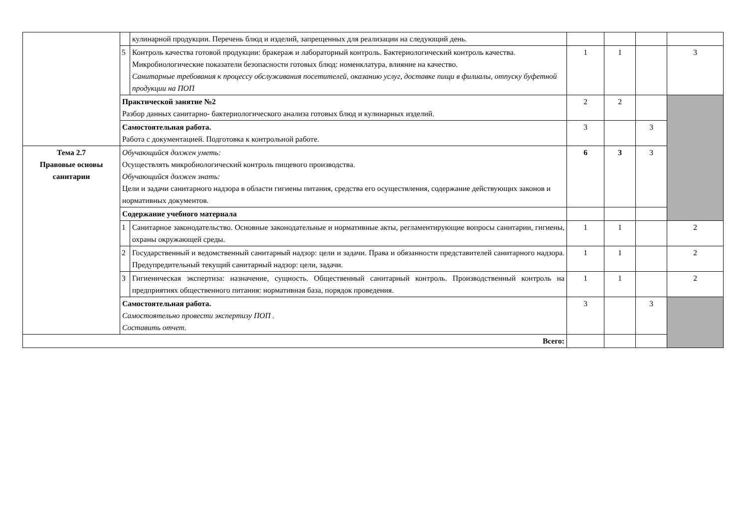| | | кулинарной продукции. Перечень блюд и изделий, запрещенных для реализации на следующий день. | | | | |
| | 5 | Контроль качества готовой продукции: бракераж и лабораторный контроль. Бактериологический контроль качества. Микробиологические показатели безопасности готовых блюд: номенклатура, влияние на качество. Санитарные требования к процессу обслуживания посетителей, оказанию услуг, доставке пищи в филиалы, отпуску буфетной продукции на ПОП | 1 | 1 | | 3 |
| | Практической занятие №2 Разбор данных санитарно- бактериологического анализа готовых блюд и кулинарных изделий. | | 2 | 2 | | |
| | Самостоятельная работа. Работа с документацией. Подготовка к контрольной работе. | | 3 | | 3 | |
| Тема 2.7 Правовые основы санитарии | Обучающийся должен уметь: Осуществлять микробиологический контроль пищевого производства. Обучающийся должен знать: Цели и задачи санитарного надзора в области гигиены питания, средства его осуществления, содержание действующих законов и нормативных документов. | | 6 | 3 | 3 | |
| | Содержание учебного материала | | | | | |
| | 1 | Санитарное законодательство. Основные законодательные и нормативные акты, регламентирующие вопросы санитарии, гигиены, охраны окружающей среды. | 1 | 1 | | 2 |
| | 2 | Государственный и ведомственный санитарный надзор: цели и задачи. Права и обязанности представителей санитарного надзора. Предупредительный текущий санитарный надзор: цели, задачи. | 1 | 1 | | 2 |
| | 3 | Гигиеническая экспертиза: назначение, сущность. Общественный санитарный контроль. Производственный контроль на предприятиях общественного питания: нормативная база, порядок проведения. | 1 | 1 | | 2 |
| | Самостоятельная работа. Самостоятельно провести экспертизу ПОП . Составить отчет. | | 3 | | 3 | |
| Всего: | | | | | | |